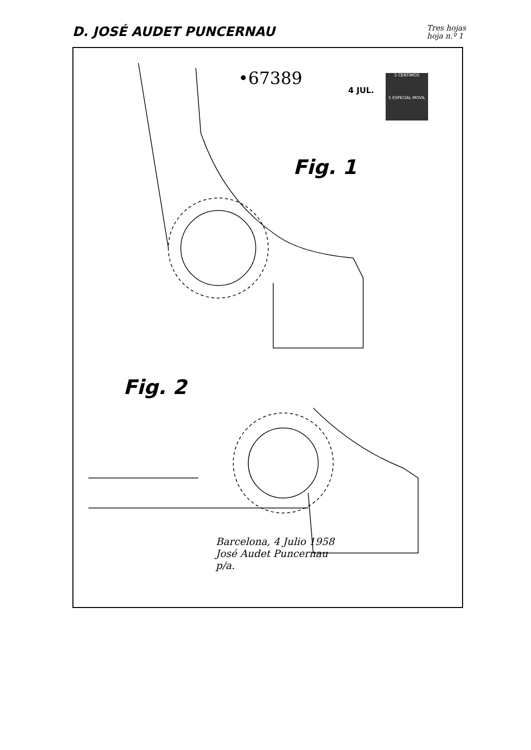D. JOSÉ AUDET PUNCERNAU
Tres hojas
hoja n.º 1
•67389
4 JUL.
5 CENTIMOS
5 ESPECIAL MOVIL
Fig. 1
Fig. 2
Barcelona, 4 Julio 1958
José Audet Puncernau
p/a.